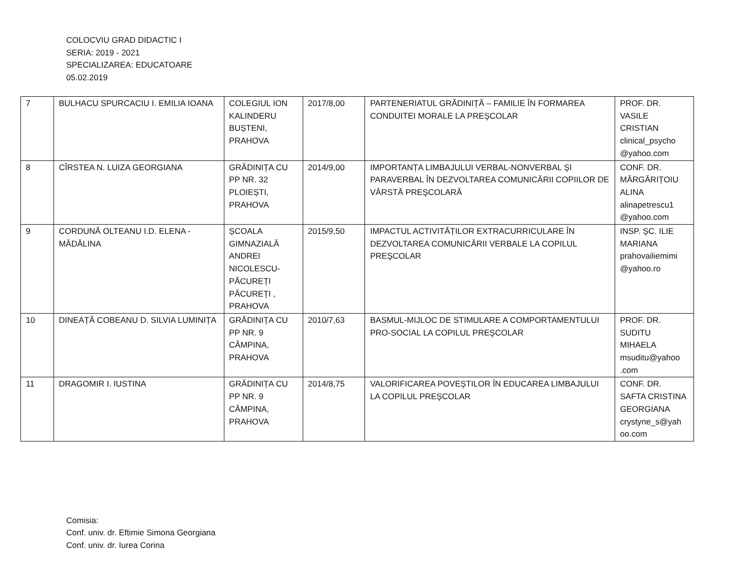COLOCVIU GRAD DIDACTIC I
SERIA: 2019 - 2021
SPECIALIZAREA: EDUCATOARE
05.02.2019
| 7 | BULHACU SPURCACIU I. EMILIA IOANA | COLEGIUL ION KALINDERU BUȘTENI, PRAHOVA | 2017/8,00 | PARTENERIATUL GRĂDINIȚĂ – FAMILIE ÎN FORMAREA CONDUITEI MORALE LA PREŞCOLAR | PROF. DR. VASILE CRISTIAN clinical_psycho @yahoo.com |
| 8 | CÎRSTEA N. LUIZA GEORGIANA | GRĂDINIȚA CU PP NR. 32 PLOIEȘTI, PRAHOVA | 2014/9,00 | IMPORTANȚA LIMBAJULUI VERBAL-NONVERBAL ŞI PARAVERBAL ÎN DEZVOLTAREA COMUNICĂRII COPIILOR DE VÂRSTĂ PREŞCOLARĂ | CONF. DR. MĂRGĂRIȚOIU ALINA alinapetrescu1 @yahoo.com |
| 9 | CORDUNĂ OLTEANU I.D. ELENA - MĂDĂLINA | ȘCOALA GIMNAZIALĂ ANDREI NICOLESCU-PĂCUREȚI PĂCUREȚI , PRAHOVA | 2015/9,50 | IMPACTUL ACTIVITĂȚILOR EXTRACURRICULARE ÎN DEZVOLTAREA COMUNICĂRII VERBALE LA COPILUL PREŞCOLAR | INSP. ŞC. ILIE MARIANA prahovailiemimi @yahoo.ro |
| 10 | DINEAȚĂ COBEANU D. SILVIA LUMINIȚA | GRĂDINIȚA CU PP NR. 9 CÂMPINA, PRAHOVA | 2010/7,63 | BASMUL-MIJLOC DE STIMULARE A COMPORTAMENTULUI PRO-SOCIAL LA COPILUL PREŞCOLAR | PROF. DR. SUDITU MIHAELA msuditu@yahoo .com |
| 11 | DRAGOMIR I. IUSTINA | GRĂDINIȚA CU PP NR. 9 CÂMPINA, PRAHOVA | 2014/8,75 | VALORIFICAREA POVEŞTILOR ÎN EDUCAREA LIMBAJULUI LA COPILUL PREŞCOLAR | CONF. DR. SAFTA CRISTINA GEORGIANA crystyne_s@yah oo.com |
Comisia:
Conf. univ. dr. Eftimie Simona Georgiana
Conf. univ. dr. Iurea Corina